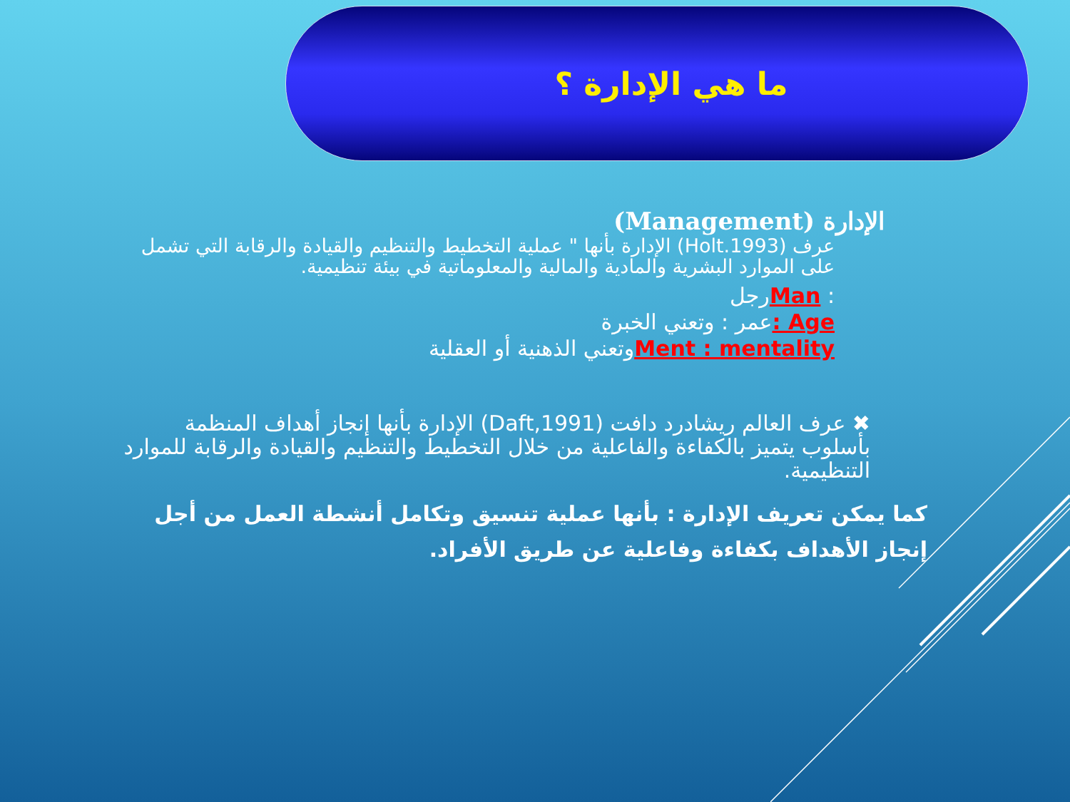ما هي الإدارة ؟
الإدارة (Management)
عرف (Holt.1993) الإدارة بأنها " عملية التخطيط والتنظيم والقيادة والرقابة التي تشمل على الموارد البشرية والمادية والمالية والمعلوماتية في بيئة تنظيمية.
: Manرجل
Age : عمر : وتعني الخبرة
Ment : mentalityوتعني الذهنية أو العقلية
✖ عرف العالم ريشادرد دافت (Daft,1991) الإدارة بأنها إنجاز أهداف المنظمة بأسلوب يتميز بالكفاءة والفاعلية من خلال التخطيط والتنظيم والقيادة والرقابة للموارد التنظيمية.
كما يمكن تعريف الإدارة : بأنها عملية تنسيق وتكامل أنشطة العمل من أجل إنجاز الأهداف بكفاءة وفاعلية عن طريق الأفراد.